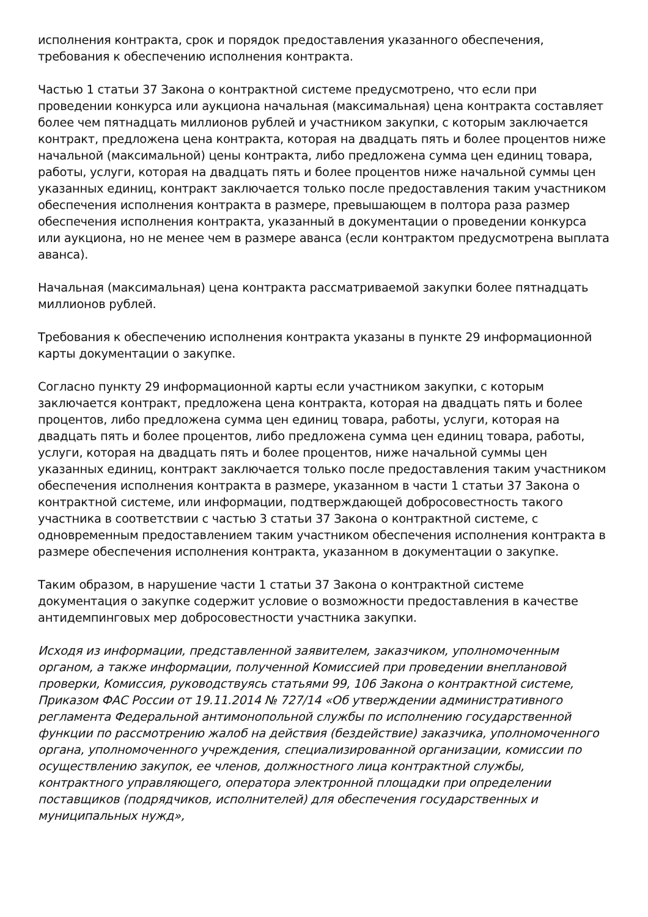исполнения контракта, срок и порядок предоставления указанного обеспечения, требования к обеспечению исполнения контракта.
Частью 1 статьи 37 Закона о контрактной системе предусмотрено, что если при проведении конкурса или аукциона начальная (максимальная) цена контракта составляет более чем пятнадцать миллионов рублей и участником закупки, с которым заключается контракт, предложена цена контракта, которая на двадцать пять и более процентов ниже начальной (максимальной) цены контракта, либо предложена сумма цен единиц товара, работы, услуги, которая на двадцать пять и более процентов ниже начальной суммы цен указанных единиц, контракт заключается только после предоставления таким участником обеспечения исполнения контракта в размере, превышающем в полтора раза размер обеспечения исполнения контракта, указанный в документации о проведении конкурса или аукциона, но не менее чем в размере аванса (если контрактом предусмотрена выплата аванса).
Начальная (максимальная) цена контракта рассматриваемой закупки более пятнадцать миллионов рублей.
Требования к обеспечению исполнения контракта указаны в пункте 29 информационной карты документации о закупке.
Согласно пункту 29 информационной карты если участником закупки, с которым заключается контракт, предложена цена контракта, которая на двадцать пять и более процентов, либо предложена сумма цен единиц товара, работы, услуги, которая на двадцать пять и более процентов, либо предложена сумма цен единиц товара, работы, услуги, которая на двадцать пять и более процентов, ниже начальной суммы цен указанных единиц, контракт заключается только после предоставления таким участником обеспечения исполнения контракта в размере, указанном в части 1 статьи 37 Закона о контрактной системе, или информации, подтверждающей добросовестность такого участника в соответствии с частью 3 статьи 37 Закона о контрактной системе, с одновременным предоставлением таким участником обеспечения исполнения контракта в размере обеспечения исполнения контракта, указанном в документации о закупке.
Таким образом, в нарушение части 1 статьи 37 Закона о контрактной системе документация о закупке содержит условие о возможности предоставления в качестве антидемпинговых мер добросовестности участника закупки.
Исходя из информации, представленной заявителем, заказчиком, уполномоченным органом, а также информации, полученной Комиссией при проведении внеплановой проверки, Комиссия, руководствуясь статьями 99, 106 Закона о контрактной системе, Приказом ФАС России от 19.11.2014 № 727/14 «Об утверждении административного регламента Федеральной антимонопольной службы по исполнению государственной функции по рассмотрению жалоб на действия (бездействие) заказчика, уполномоченного органа, уполномоченного учреждения, специализированной организации, комиссии по осуществлению закупок, ее членов, должностного лица контрактной службы, контрактного управляющего, оператора электронной площадки при определении поставщиков (подрядчиков, исполнителей) для обеспечения государственных и муниципальных нужд»,